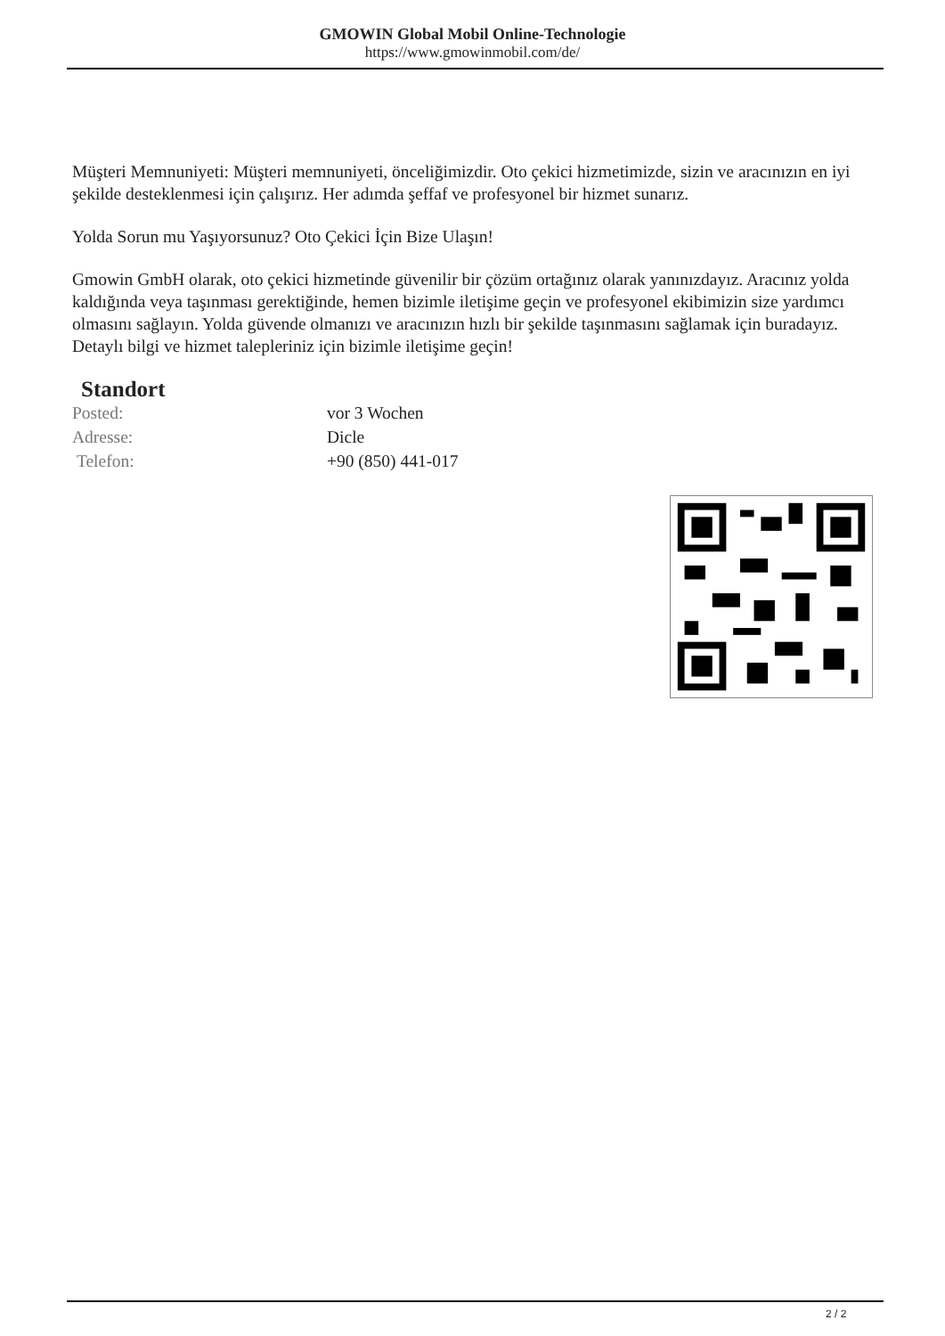GMOWIN Global Mobil Online-Technologie
https://www.gmowinmobil.com/de/
Müşteri Memnuniyeti: Müşteri memnuniyeti, önceliğimizdir. Oto çekici hizmetimizde, sizin ve aracınızın en iyi şekilde desteklenmesi için çalışırız. Her adımda şeffaf ve profesyonel bir hizmet sunarız.
Yolda Sorun mu Yaşıyorsunuz? Oto Çekici İçin Bize Ulaşın!
Gmowin GmbH olarak, oto çekici hizmetinde güvenilir bir çözüm ortağınız olarak yanınızdayız. Aracınız yolda kaldığında veya taşınması gerektiğinde, hemen bizimle iletişime geçin ve profesyonel ekibimizin size yardımcı olmasını sağlayın. Yolda güvende olmanızı ve aracınızın hızlı bir şekilde taşınmasını sağlamak için buradayız. Detaylı bilgi ve hizmet talepleriniz için bizimle iletişime geçin!
Standort
| Posted: | vor 3 Wochen |
| Adresse: | Dicle |
| Telefon: | +90 (850) 441-017 |
2 / 2